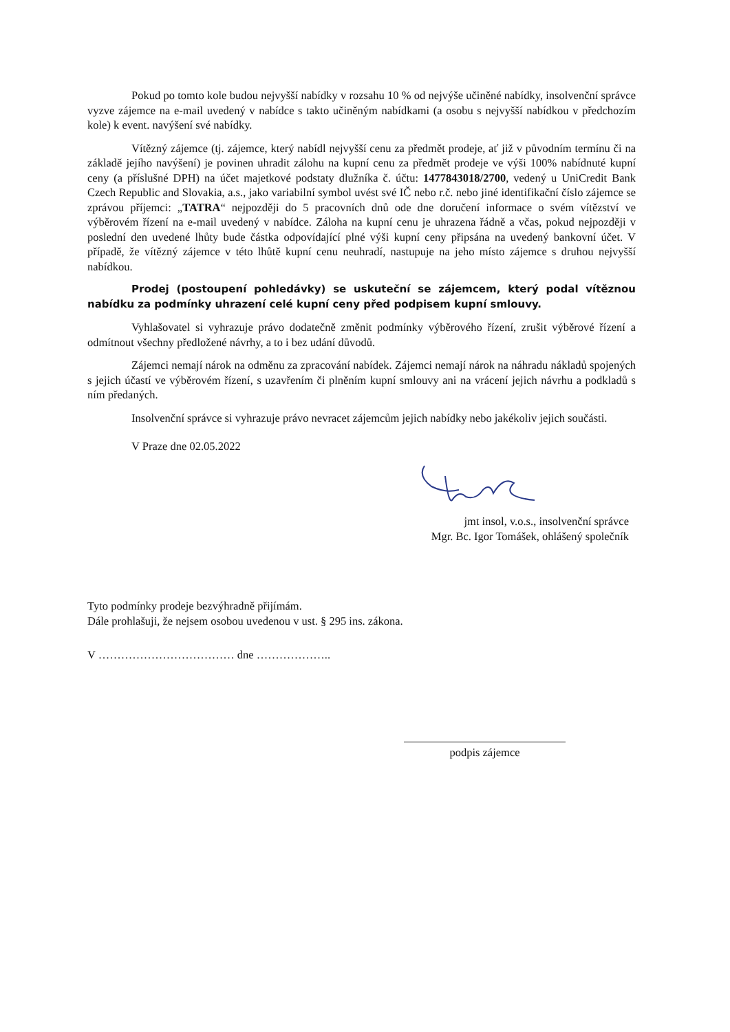Pokud po tomto kole budou nejvyšší nabídky v rozsahu 10 % od nejvýše učiněné nabídky, insolvenční správce vyzve zájemce na e-mail uvedený v nabídce s takto učiněným nabídkami (a osobu s nejvyšší nabídkou v předchozím kole) k event. navýšení své nabídky.
Vítězný zájemce (tj. zájemce, který nabídl nejvyšší cenu za předmět prodeje, ať již v původním termínu či na základě jejího navýšení) je povinen uhradit zálohu na kupní cenu za předmět prodeje ve výši 100% nabídnuté kupní ceny (a příslušné DPH) na účet majetkové podstaty dlužníka č. účtu: 1477843018/2700, vedený u UniCredit Bank Czech Republic and Slovakia, a.s., jako variabilní symbol uvést své IČ nebo r.č. nebo jiné identifikační číslo zájemce se zprávou příjemci: „TATRA“ nejpozději do 5 pracovních dnů ode dne doručení informace o svém vítězství ve výběrovém řízení na e-mail uvedený v nabídce. Záloha na kupní cenu je uhrazena řádně a včas, pokud nejpozději v poslední den uvedené lhůty bude částka odpovídající plné výši kupní ceny připsána na uvedený bankovní účet. V případě, že vítězný zájemce v této lhůtě kupní cenu neuhradí, nastupuje na jeho místo zájemce s druhou nejvyšší nabídkou.
Prodej (postoupení pohledávky) se uskuteční se zájemcem, který podal vítěznou nabídku za podmínky uhrazení celé kupní ceny před podpisem kupní smlouvy.
Vyhlašovatel si vyhrazuje právo dodatečně změnit podmínky výběrového řízení, zrušit výběrové řízení a odmítnout všechny předložené návrhy, a to i bez udání důvodů.
Zájemci nemají nárok na odměnu za zpracování nabídek. Zájemci nemají nárok na náhradu nákladů spojených s jejich účastí ve výběrovém řízení, s uzavřením či plněním kupní smlouvy ani na vrácení jejich návrhu a podkladů s ním předaných.
Insolvenční správce si vyhrazuje právo nevracet zájemcům jejich nabídky nebo jakékoliv jejich součásti.
V Praze dne 02.05.2022
jmt insol, v.o.s., insolvenční správce
Mgr. Bc. Igor Tomášek, ohlášený společník
Tyto podmínky prodeje bezvýhradně přijímám.
Dále prohlašuji, že nejsem osobou uvedenou v ust. § 295 ins. zákona.
V ……………………………… dne ………………..
podpis zájemce